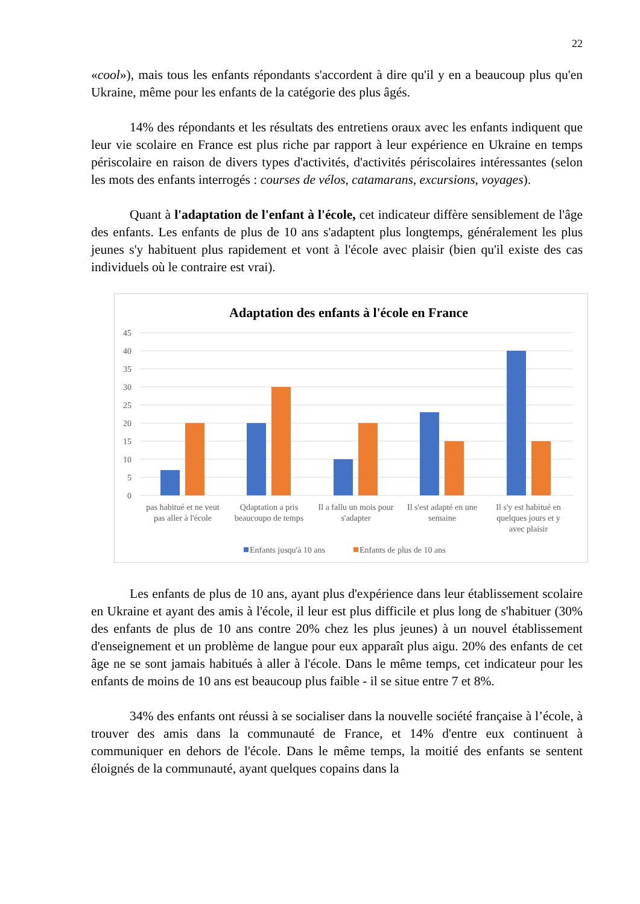22
«cool»), mais tous les enfants répondants s'accordent à dire qu'il y en a beaucoup plus qu'en Ukraine, même pour les enfants de la catégorie des plus âgés.
14% des répondants et les résultats des entretiens oraux avec les enfants indiquent que leur vie scolaire en France est plus riche par rapport à leur expérience en Ukraine en temps périscolaire en raison de divers types d'activités, d'activités périscolaires intéressantes (selon les mots des enfants interrogés : courses de vélos, catamarans, excursions, voyages).
Quant à l'adaptation de l'enfant à l'école, cet indicateur diffère sensiblement de l'âge des enfants. Les enfants de plus de 10 ans s'adaptent plus longtemps, généralement les plus jeunes s'y habituent plus rapidement et vont à l'école avec plaisir (bien qu'il existe des cas individuels où le contraire est vrai).
Adaptation des enfants à l'école en France
45
40
35
30
25
20
15
10
5
0
pas habitué et ne veut
pas aller à l'école
Qdaptation a pris
beaucoupo de temps
Il a fallu un mois pour
s'adapter
Il s'est adapté en une
semaine
Il s'y est habitué en
quelques jours et y
avec plaisir
Enfants jusqu'à 10 ans
Enfants de plus de 10 ans
Les enfants de plus de 10 ans, ayant plus d'expérience dans leur établissement scolaire en Ukraine et ayant des amis à l'école, il leur est plus difficile et plus long de s'habituer (30% des enfants de plus de 10 ans contre 20% chez les plus jeunes) à un nouvel établissement d'enseignement et un problème de langue pour eux apparaît plus aigu. 20% des enfants de cet âge ne se sont jamais habitués à aller à l'école. Dans le même temps, cet indicateur pour les enfants de moins de 10 ans est beaucoup plus faible - il se situe entre 7 et 8%.
34% des enfants ont réussi à se socialiser dans la nouvelle société française à l’école, à trouver des amis dans la communauté de France, et 14% d'entre eux continuent à communiquer en dehors de l'école. Dans le même temps, la moitié des enfants se sentent éloignés de la communauté, ayant quelques copains dans la